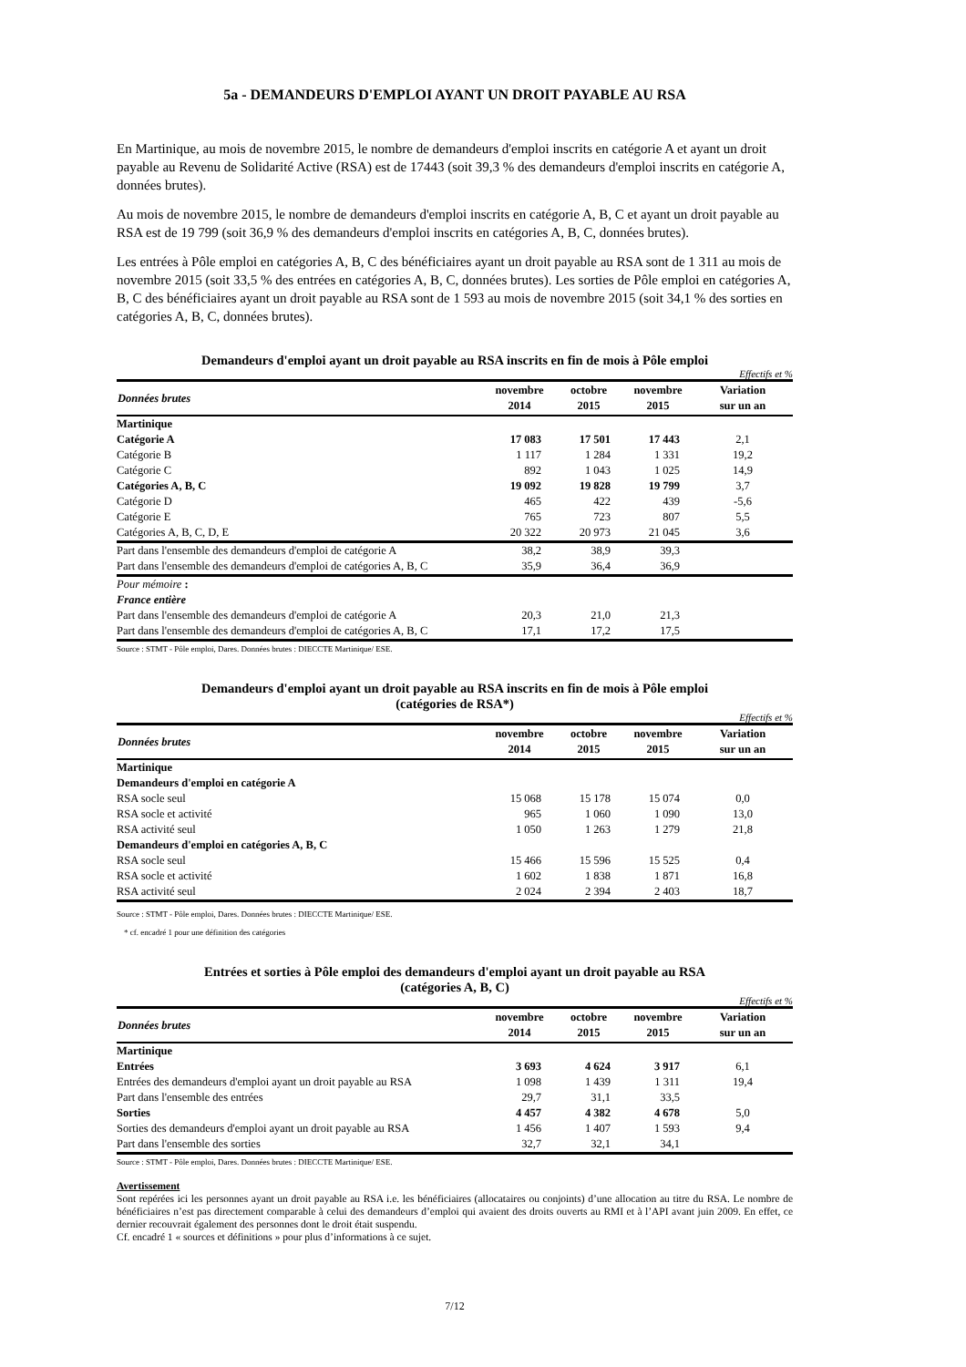5a - DEMANDEURS D'EMPLOI AYANT UN DROIT PAYABLE AU RSA
En Martinique, au mois de novembre 2015, le nombre de demandeurs d'emploi inscrits en catégorie A et ayant un droit payable au Revenu de Solidarité Active (RSA) est de 17443 (soit 39,3 % des demandeurs d'emploi inscrits en catégorie A, données brutes).
Au mois de novembre 2015, le nombre de demandeurs d'emploi inscrits en catégorie A, B, C et ayant un droit payable au RSA est de 19 799 (soit 36,9 % des demandeurs d'emploi inscrits en catégories A, B, C, données brutes).
Les entrées à Pôle emploi en catégories A, B, C des bénéficiaires ayant un droit payable au RSA sont de 1 311 au mois de novembre 2015 (soit 33,5 % des entrées en catégories A, B, C, données brutes). Les sorties de Pôle emploi en catégories A, B, C des bénéficiaires ayant un droit payable au RSA sont de 1 593 au mois de novembre 2015 (soit 34,1 % des sorties en catégories A, B, C, données brutes).
Demandeurs d'emploi ayant un droit payable au RSA inscrits en fin de mois à Pôle emploi
Effectifs et %
| Données brutes | novembre 2014 | octobre 2015 | novembre 2015 | Variation sur un an |
| --- | --- | --- | --- | --- |
| Martinique | | | | |
| Catégorie A | 17 083 | 17 501 | 17 443 | 2,1 |
| Catégorie B | 1 117 | 1 284 | 1 331 | 19,2 |
| Catégorie C | 892 | 1 043 | 1 025 | 14,9 |
| Catégories A, B, C | 19 092 | 19 828 | 19 799 | 3,7 |
| Catégorie D | 465 | 422 | 439 | -5,6 |
| Catégorie E | 765 | 723 | 807 | 5,5 |
| Catégories A, B, C, D, E | 20 322 | 20 973 | 21 045 | 3,6 |
| Part dans l'ensemble des demandeurs d'emploi de catégorie A | 38,2 | 38,9 | 39,3 | |
| Part dans l'ensemble des demandeurs d'emploi de catégories A, B, C | 35,9 | 36,4 | 36,9 | |
| Pour mémoire : | | | | |
| France entière | | | | |
| Part dans l'ensemble des demandeurs d'emploi de catégorie A | 20,3 | 21,0 | 21,3 | |
| Part dans l'ensemble des demandeurs d'emploi de catégories A, B, C | 17,1 | 17,2 | 17,5 | |
Source : STMT - Pôle emploi, Dares. Données brutes : DIECCTE Martinique/ ESE.
Demandeurs d'emploi ayant un droit payable au RSA inscrits en fin de mois à Pôle emploi
(catégories de RSA*)
Effectifs et %
| Données brutes | novembre 2014 | octobre 2015 | novembre 2015 | Variation sur un an |
| --- | --- | --- | --- | --- |
| Martinique | | | | |
| Demandeurs d'emploi en catégorie A | | | | |
| RSA socle seul | 15 068 | 15 178 | 15 074 | 0,0 |
| RSA socle et activité | 965 | 1 060 | 1 090 | 13,0 |
| RSA activité seul | 1 050 | 1 263 | 1 279 | 21,8 |
| Demandeurs d'emploi en catégories A, B, C | | | | |
| RSA socle seul | 15 466 | 15 596 | 15 525 | 0,4 |
| RSA socle et activité | 1 602 | 1 838 | 1 871 | 16,8 |
| RSA activité seul | 2 024 | 2 394 | 2 403 | 18,7 |
Source : STMT - Pôle emploi, Dares. Données brutes : DIECCTE Martinique/ ESE.
* cf. encadré 1 pour une définition des catégories
Entrées et sorties à Pôle emploi des demandeurs d'emploi ayant un droit payable au RSA
(catégories A, B, C)
Effectifs et %
| Données brutes | novembre 2014 | octobre 2015 | novembre 2015 | Variation sur un an |
| --- | --- | --- | --- | --- |
| Martinique | | | | |
| Entrées | 3 693 | 4 624 | 3 917 | 6,1 |
| Entrées des demandeurs d'emploi ayant un droit payable au RSA | 1 098 | 1 439 | 1 311 | 19,4 |
| Part dans l'ensemble des entrées | 29,7 | 31,1 | 33,5 | |
| Sorties | 4 457 | 4 382 | 4 678 | 5,0 |
| Sorties des demandeurs d'emploi ayant un droit payable au RSA | 1 456 | 1 407 | 1 593 | 9,4 |
| Part dans l'ensemble des sorties | 32,7 | 32,1 | 34,1 | |
Source : STMT - Pôle emploi, Dares. Données brutes : DIECCTE Martinique/ ESE.
Avertissement
Sont repérées ici les personnes ayant un droit payable au RSA i.e. les bénéficiaires (allocataires ou conjoints) d’une allocation au titre du RSA. Le nombre de bénéficiaires n’est pas directement comparable à celui des demandeurs d’emploi qui avaient des droits ouverts au RMI et à l’API avant juin 2009. En effet, ce dernier recouvrait également des personnes dont le droit était suspendu.
Cf. encadré 1 « sources et définitions » pour plus d’informations à ce sujet.
7/12